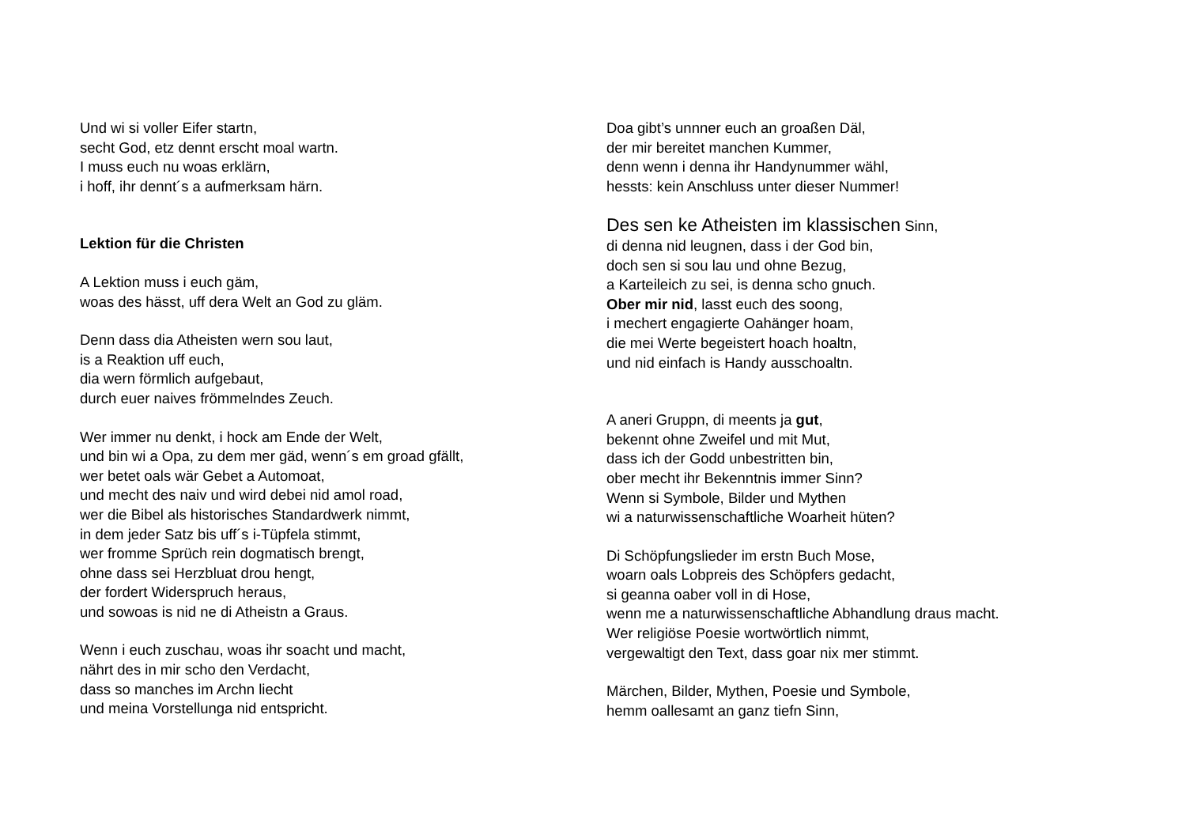Und wi si voller Eifer startn,
secht God, etz dennt erscht moal wartn.
I muss euch nu woas erklärn,
i hoff, ihr dennt´s a aufmerksam härn.
Lektion für die Christen
A Lektion muss i euch gäm,
woas des hässt, uff dera Welt an God zu gläm.
Denn dass dia Atheisten wern sou laut,
is a Reaktion uff euch,
dia wern förmlich aufgebaut,
durch euer naives frömmelndes Zeuch.
Wer immer nu denkt, i hock am Ende der Welt,
und bin wi a Opa, zu dem mer gäd, wenn´s em groad gfällt,
wer betet oals wär Gebet a Automoat,
und mecht des naiv und wird debei nid amol road,
wer die Bibel als historisches Standardwerk nimmt,
in dem jeder Satz bis uff´s i-Tüpfela stimmt,
wer fromme Sprüch rein dogmatisch brengt,
ohne dass sei Herzbluat drou hengt,
der fordert Widerspruch heraus,
und sowoas is nid ne di Atheistn a Graus.
Wenn i euch zuschau, woas ihr soacht und macht,
nährt des in mir scho den Verdacht,
dass so manches im Archn liecht
und meina Vorstellunga nid entspricht.
Doa gibt’s unnner euch an groaßen Däl,
der mir bereitet manchen Kummer,
denn wenn i denna ihr Handynummer wähl,
hessts: kein Anschluss unter dieser Nummer!
Des sen ke Atheisten im klassischen Sinn,
di denna nid leugnen, dass i der God bin,
doch sen si sou lau und ohne Bezug,
a Karteileich zu sei, is denna scho gnuch.
Ober mir nid, lasst euch des soong,
i mechert engagierte Oahänger hoam,
die mei Werte begeistert hoach hoaltn,
und nid einfach is Handy ausschoaltn.
A aneri Gruppn, di meents ja gut,
bekennt ohne Zweifel und mit Mut,
dass ich der Godd unbestritten bin,
ober mecht ihr Bekenntnis immer Sinn?
Wenn si Symbole, Bilder und Mythen
wi a naturwissenschaftliche Woarheit hüten?
Di Schöpfungslieder im erstn Buch Mose,
woarn oals Lobpreis des Schöpfers gedacht,
si geanna oaber voll in di Hose,
wenn me a naturwissenschaftliche Abhandlung draus macht.
Wer religiöse Poesie wortwörtlich nimmt,
vergewaltigt den Text, dass goar nix mer stimmt.
Märchen, Bilder, Mythen, Poesie und Symbole,
hemm oallesamt an ganz tiefn Sinn,